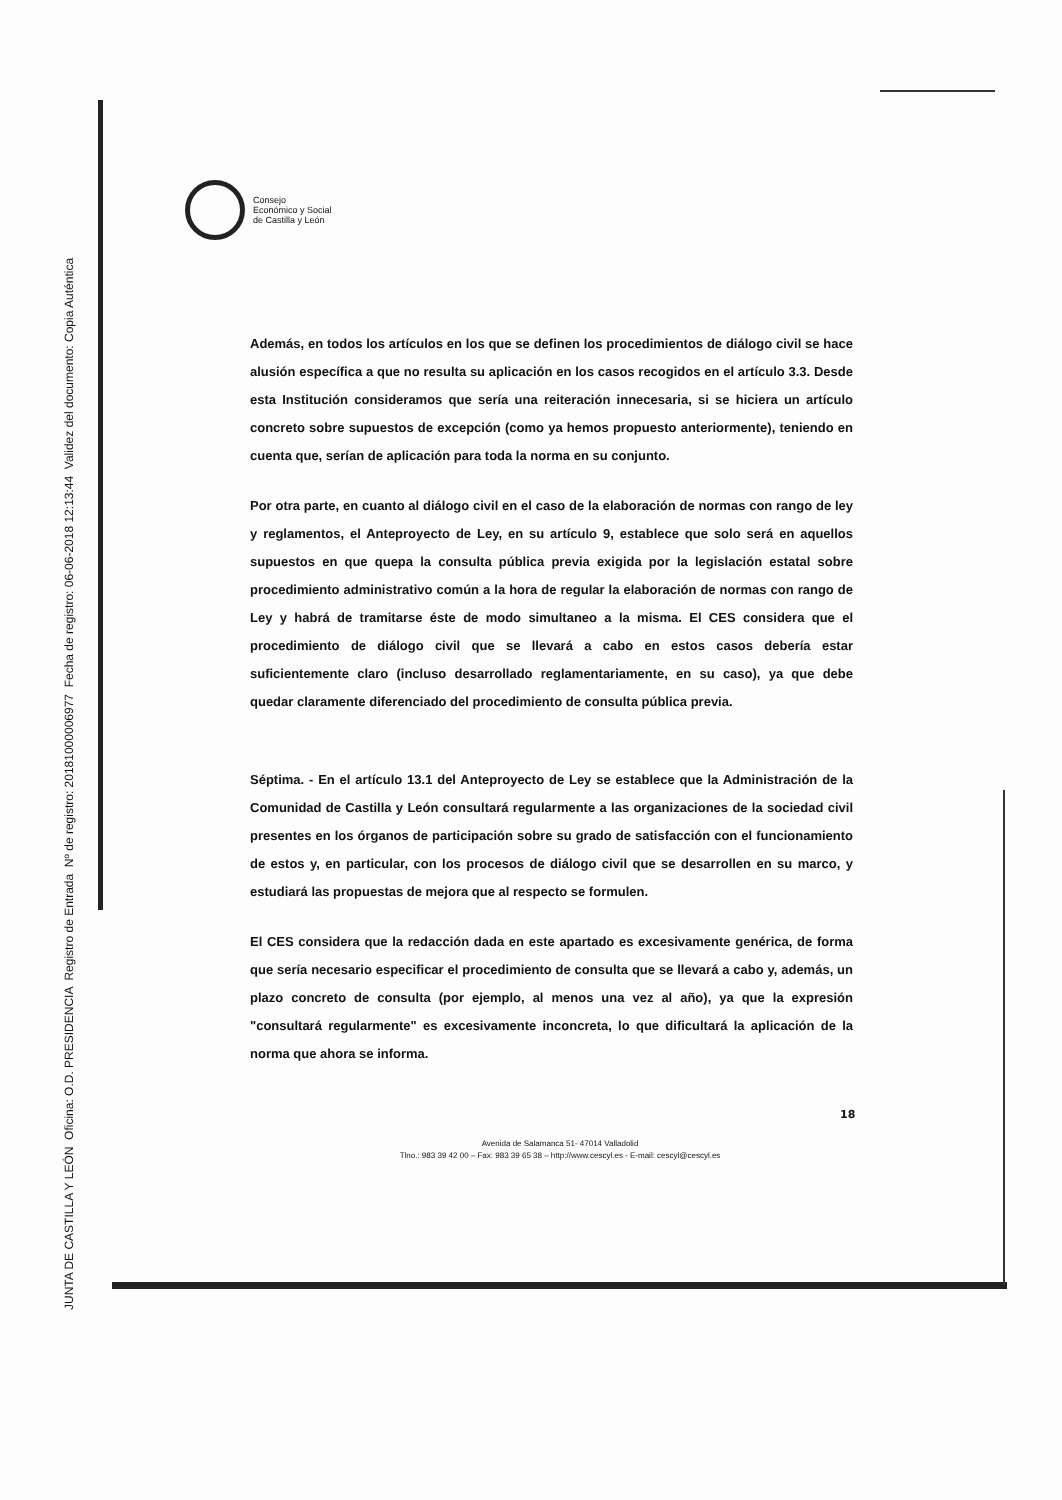Consejo
Económico y Social
de Castilla y León
Además, en todos los artículos en los que se definen los procedimientos de diálogo civil se hace alusión específica a que no resulta su aplicación en los casos recogidos en el artículo 3.3. Desde esta Institución consideramos que sería una reiteración innecesaria, si se hiciera un artículo concreto sobre supuestos de excepción (como ya hemos propuesto anteriormente), teniendo en cuenta que, serían de aplicación para toda la norma en su conjunto.
Por otra parte, en cuanto al diálogo civil en el caso de la elaboración de normas con rango de ley y reglamentos, el Anteproyecto de Ley, en su artículo 9, establece que solo será en aquellos supuestos en que quepa la consulta pública previa exigida por la legislación estatal sobre procedimiento administrativo común a la hora de regular la elaboración de normas con rango de Ley y habrá de tramitarse éste de modo simultaneo a la misma. El CES considera que el procedimiento de diálogo civil que se llevará a cabo en estos casos debería estar suficientemente claro (incluso desarrollado reglamentariamente, en su caso), ya que debe quedar claramente diferenciado del procedimiento de consulta pública previa.
Séptima. - En el artículo 13.1 del Anteproyecto de Ley se establece que la Administración de la Comunidad de Castilla y León consultará regularmente a las organizaciones de la sociedad civil presentes en los órganos de participación sobre su grado de satisfacción con el funcionamiento de estos y, en particular, con los procesos de diálogo civil que se desarrollen en su marco, y estudiará las propuestas de mejora que al respecto se formulen.
El CES considera que la redacción dada en este apartado es excesivamente genérica, de forma que sería necesario especificar el procedimiento de consulta que se llevará a cabo y, además, un plazo concreto de consulta (por ejemplo, al menos una vez al año), ya que la expresión "consultará regularmente" es excesivamente inconcreta, lo que dificultará la aplicación de la norma que ahora se informa.
18
Avenida de Salamanca 51- 47014 Valladolid
Tlno.: 983 39 42 00 – Fax: 983 39 65 38 – http://www.cescyl.es - E-mail: cescyl@cescyl.es
JUNTA DE CASTILLA Y LEÓN Oficina: O.D. PRESIDENCIA Registro de Entrada Nº de registro: 20181000006977 Fecha de registro: 06-06-2018 12:13:44 Validez del documento: Copia Auténtica